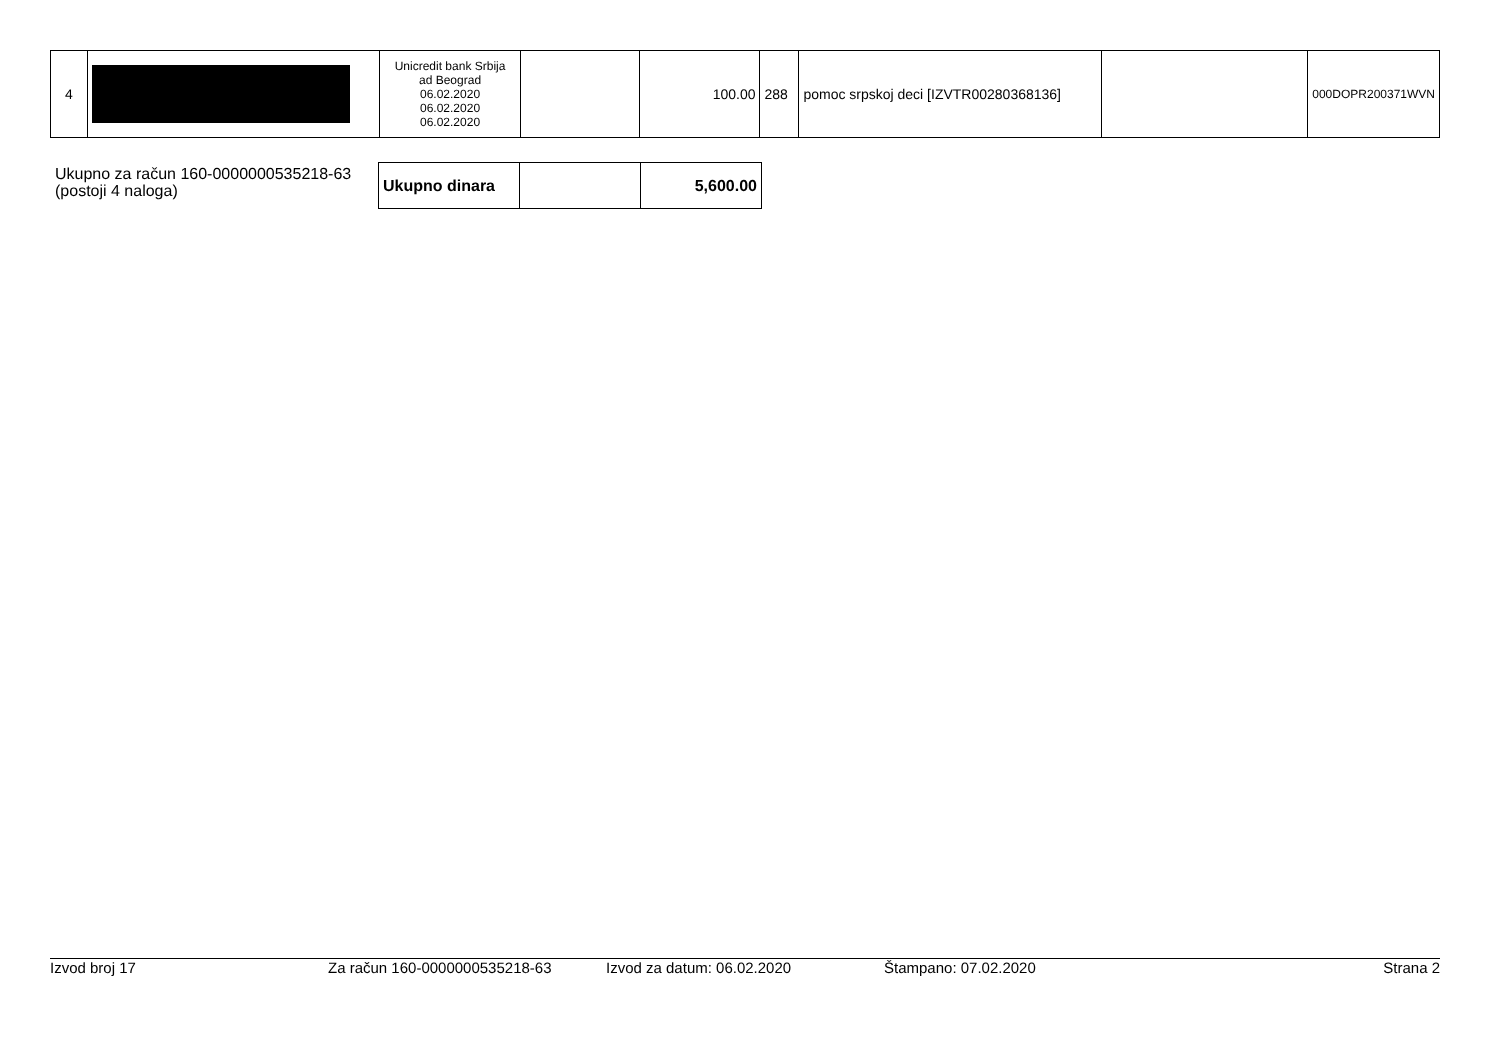| 4 | | Unicredit bank Srbija ad Beograd 06.02.2020 06.02.2020 06.02.2020 | | 100.00 | 288 | pomoc srpskoj deci [IZVTR00280368136] | | 000DOPR200371WVN |
Ukupno za račun 160-0000000535218-63
(postoji 4 naloga)
| Ukupno dinara | | 5,600.00 |
Izvod broj 17 Za račun 160-0000000535218-63 Izvod za datum: 06.02.2020 Štampano: 07.02.2020 Strana 2